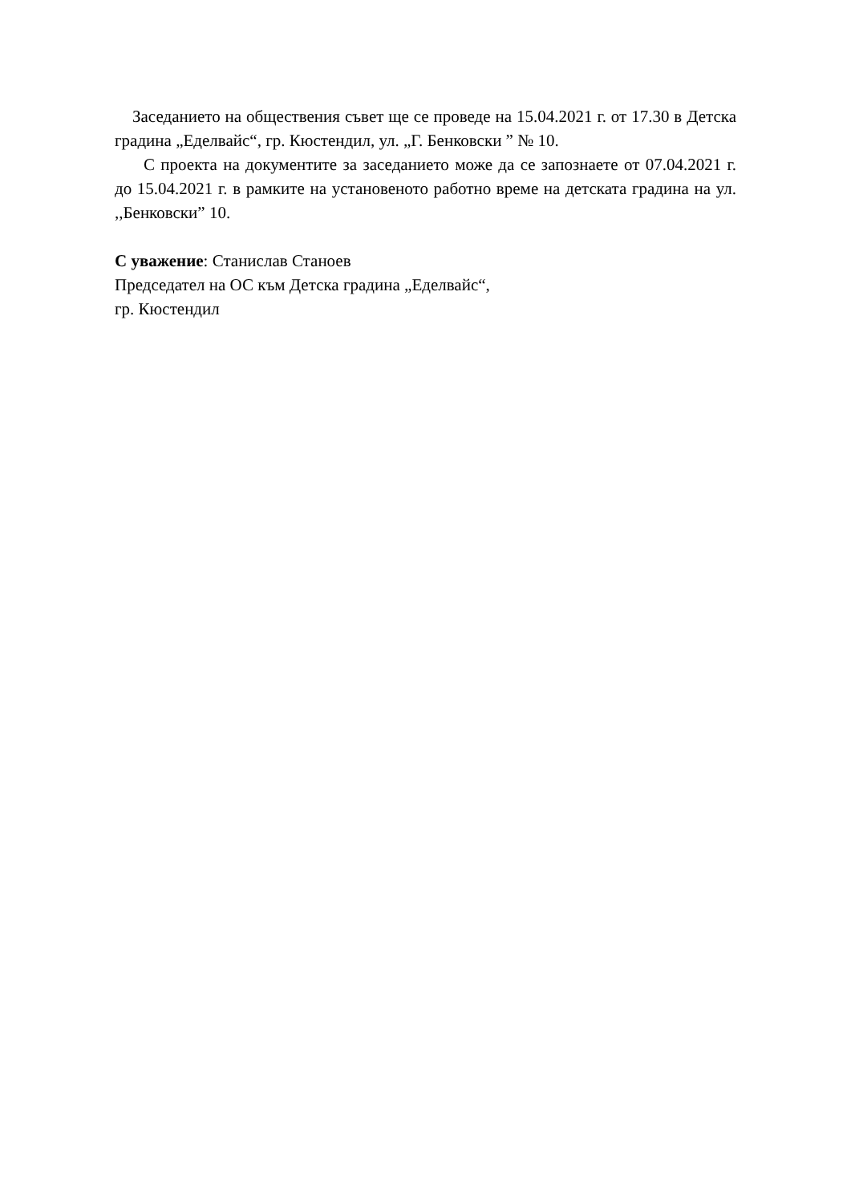Заседанието на обществения съвет ще се проведе на 15.04.2021 г. от 17.30 в Детска градина „Еделвайс“, гр. Кюстендил, ул. „Г. Бенковски ” № 10.
С проекта на документите за заседанието може да се запознаете от 07.04.2021 г. до 15.04.2021 г. в рамките на установеното работно време на детската градина на ул. ,,Бенковски” 10.
С уважение: Станислав Станоев
Председател на ОС към Детска градина „Еделвайс“,
гр. Кюстендил